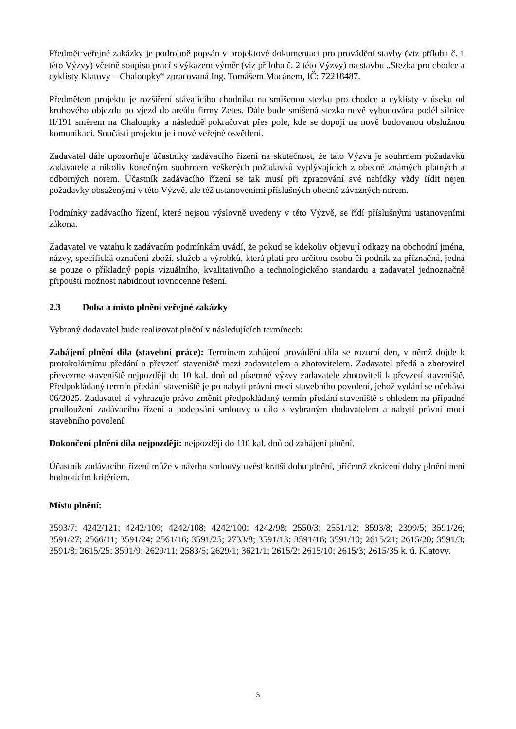Předmět veřejné zakázky je podrobně popsán v projektové dokumentaci pro provádění stavby (viz příloha č. 1 této Výzvy) včetně soupisu prací s výkazem výměr (viz příloha č. 2 této Výzvy) na stavbu „Stezka pro chodce a cyklisty Klatovy – Chaloupky“ zpracovaná Ing. Tomášem Macánem, IČ: 72218487.
Předmětem projektu je rozšíření stávajícího chodníku na smíšenou stezku pro chodce a cyklisty v úseku od kruhového objezdu po vjezd do areálu firmy Zetes. Dále bude smíšená stezka nově vybudována podél silnice II/191 směrem na Chaloupky a následně pokračovat přes pole, kde se dopojí na nově budovanou obslužnou komunikaci. Součástí projektu je i nové veřejné osvětlení.
Zadavatel dále upozorňuje účastníky zadávacího řízení na skutečnost, že tato Výzva je souhrnem požadavků zadavatele a nikoliv konečným souhrnem veškerých požadavků vyplývajících z obecně známých platných a odborných norem. Účastník zadávacího řízení se tak musí při zpracování své nabídky vždy řídit nejen požadavky obsaženými v této Výzvě, ale též ustanoveními příslušných obecně závazných norem.
Podmínky zadávacího řízení, které nejsou výslovně uvedeny v této Výzvě, se řídí příslušnými ustanoveními zákona.
Zadavatel ve vztahu k zadávacím podmínkám uvádí, že pokud se kdekoliv objevují odkazy na obchodní jména, názvy, specifická označení zboží, služeb a výrobků, která platí pro určitou osobu či podnik za příznačná, jedná se pouze o příkladný popis vizuálního, kvalitativního a technologického standardu a zadavatel jednoznačně připouští možnost nabídnout rovnocenné řešení.
2.3 Doba a místo plnění veřejné zakázky
Vybraný dodavatel bude realizovat plnění v následujících termínech:
Zahájení plnění díla (stavební práce): Termínem zahájení provádění díla se rozumí den, v němž dojde k protokolárnímu předání a převzetí staveniště mezi zadavatelem a zhotovitelem. Zadavatel předá a zhotovitel převezme staveniště nejpozději do 10 kal. dnů od písemné výzvy zadavatele zhotoviteli k převzetí staveniště. Předpokládaný termín předání staveniště je po nabytí právní moci stavebního povolení, jehož vydání se očekává 06/2025. Zadavatel si vyhrazuje právo změnit předpokládaný termín předání staveniště s ohledem na případné prodloužení zadávacího řízení a podepsání smlouvy o dílo s vybraným dodavatelem a nabytí právní moci stavebního povolení.
Dokončení plnění díla nejpozději: nejpozději do 110 kal. dnů od zahájení plnění.
Účastník zadávacího řízení může v návrhu smlouvy uvést kratší dobu plnění, přičemž zkrácení doby plnění není hodnotícím kritériem.
Místo plnění:
3593/7; 4242/121; 4242/109; 4242/108; 4242/100; 4242/98; 2550/3; 2551/12; 3593/8; 2399/5; 3591/26; 3591/27; 2566/11; 3591/24; 2561/16; 3591/25; 2733/8; 3591/13; 3591/16; 3591/10; 2615/21; 2615/20; 3591/3; 3591/8; 2615/25; 3591/9; 2629/11; 2583/5; 2629/1; 3621/1; 2615/2; 2615/10; 2615/3; 2615/35 k. ú. Klatovy.
3